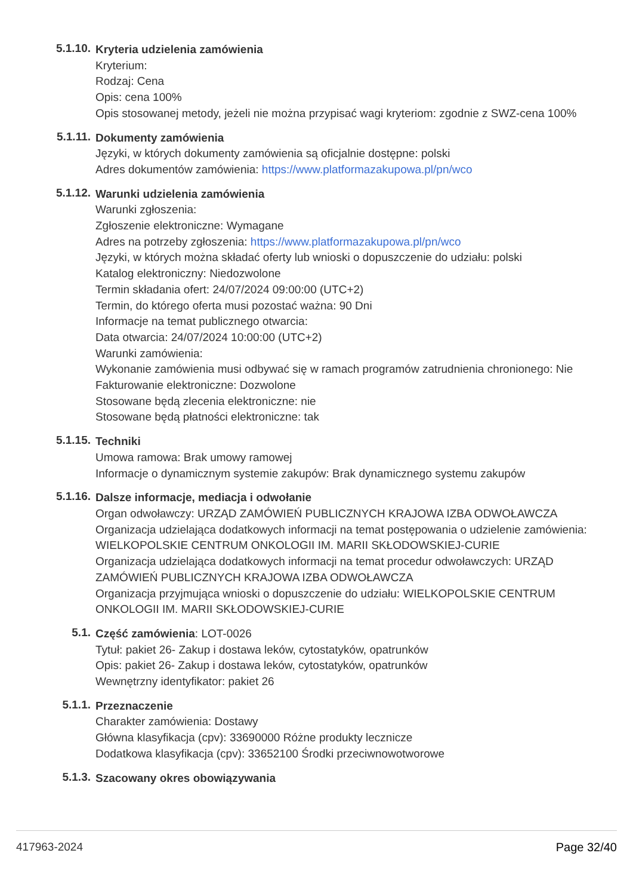5.1.10.
Kryteria udzielenia zamówienia
Kryterium:
Rodzaj: Cena
Opis: cena 100%
Opis stosowanej metody, jeżeli nie można przypisać wagi kryteriom: zgodnie z SWZ-cena 100%
5.1.11.
Dokumenty zamówienia
Języki, w których dokumenty zamówienia są oficjalnie dostępne: polski
Adres dokumentów zamówienia: https://www.platformazakupowa.pl/pn/wco
5.1.12.
Warunki udzielenia zamówienia
Warunki zgłoszenia:
Zgłoszenie elektroniczne: Wymagane
Adres na potrzeby zgłoszenia: https://www.platformazakupowa.pl/pn/wco
Języki, w których można składać oferty lub wnioski o dopuszczenie do udziału: polski
Katalog elektroniczny: Niedozwolone
Termin składania ofert: 24/07/2024 09:00:00 (UTC+2)
Termin, do którego oferta musi pozostać ważna: 90 Dni
Informacje na temat publicznego otwarcia:
Data otwarcia: 24/07/2024 10:00:00 (UTC+2)
Warunki zamówienia:
Wykonanie zamówienia musi odbywać się w ramach programów zatrudnienia chronionego: Nie
Fakturowanie elektroniczne: Dozwolone
Stosowane będą zlecenia elektroniczne: nie
Stosowane będą płatności elektroniczne: tak
5.1.15.
Techniki
Umowa ramowa: Brak umowy ramowej
Informacje o dynamicznym systemie zakupów: Brak dynamicznego systemu zakupów
5.1.16.
Dalsze informacje, mediacja i odwołanie
Organ odwoławczy: URZĄD ZAMÓWIEŃ PUBLICZNYCH KRAJOWA IZBA ODWOŁAWCZA
Organizacja udzielająca dodatkowych informacji na temat postępowania o udzielenie zamówienia: WIELKOPOLSKIE CENTRUM ONKOLOGII IM. MARII SKŁODOWSKIEJ-CURIE
Organizacja udzielająca dodatkowych informacji na temat procedur odwoławczych: URZĄD ZAMÓWIEŃ PUBLICZNYCH KRAJOWA IZBA ODWOŁAWCZA
Organizacja przyjmująca wnioski o dopuszczenie do udziału: WIELKOPOLSKIE CENTRUM ONKOLOGII IM. MARII SKŁODOWSKIEJ-CURIE
5.1.
Część zamówienia: LOT-0026
Tytuł: pakiet 26- Zakup i dostawa leków, cytostatyków, opatrunków
Opis: pakiet 26- Zakup i dostawa leków, cytostatyków, opatrunków
Wewnętrzny identyfikator: pakiet 26
5.1.1.
Przeznaczenie
Charakter zamówienia: Dostawy
Główna klasyfikacja (cpv): 33690000 Różne produkty lecznicze
Dodatkowa klasyfikacja (cpv): 33652100 Środki przeciwnowotworowe
5.1.3.
Szacowany okres obowiązywania
417963-2024 Page 32/40